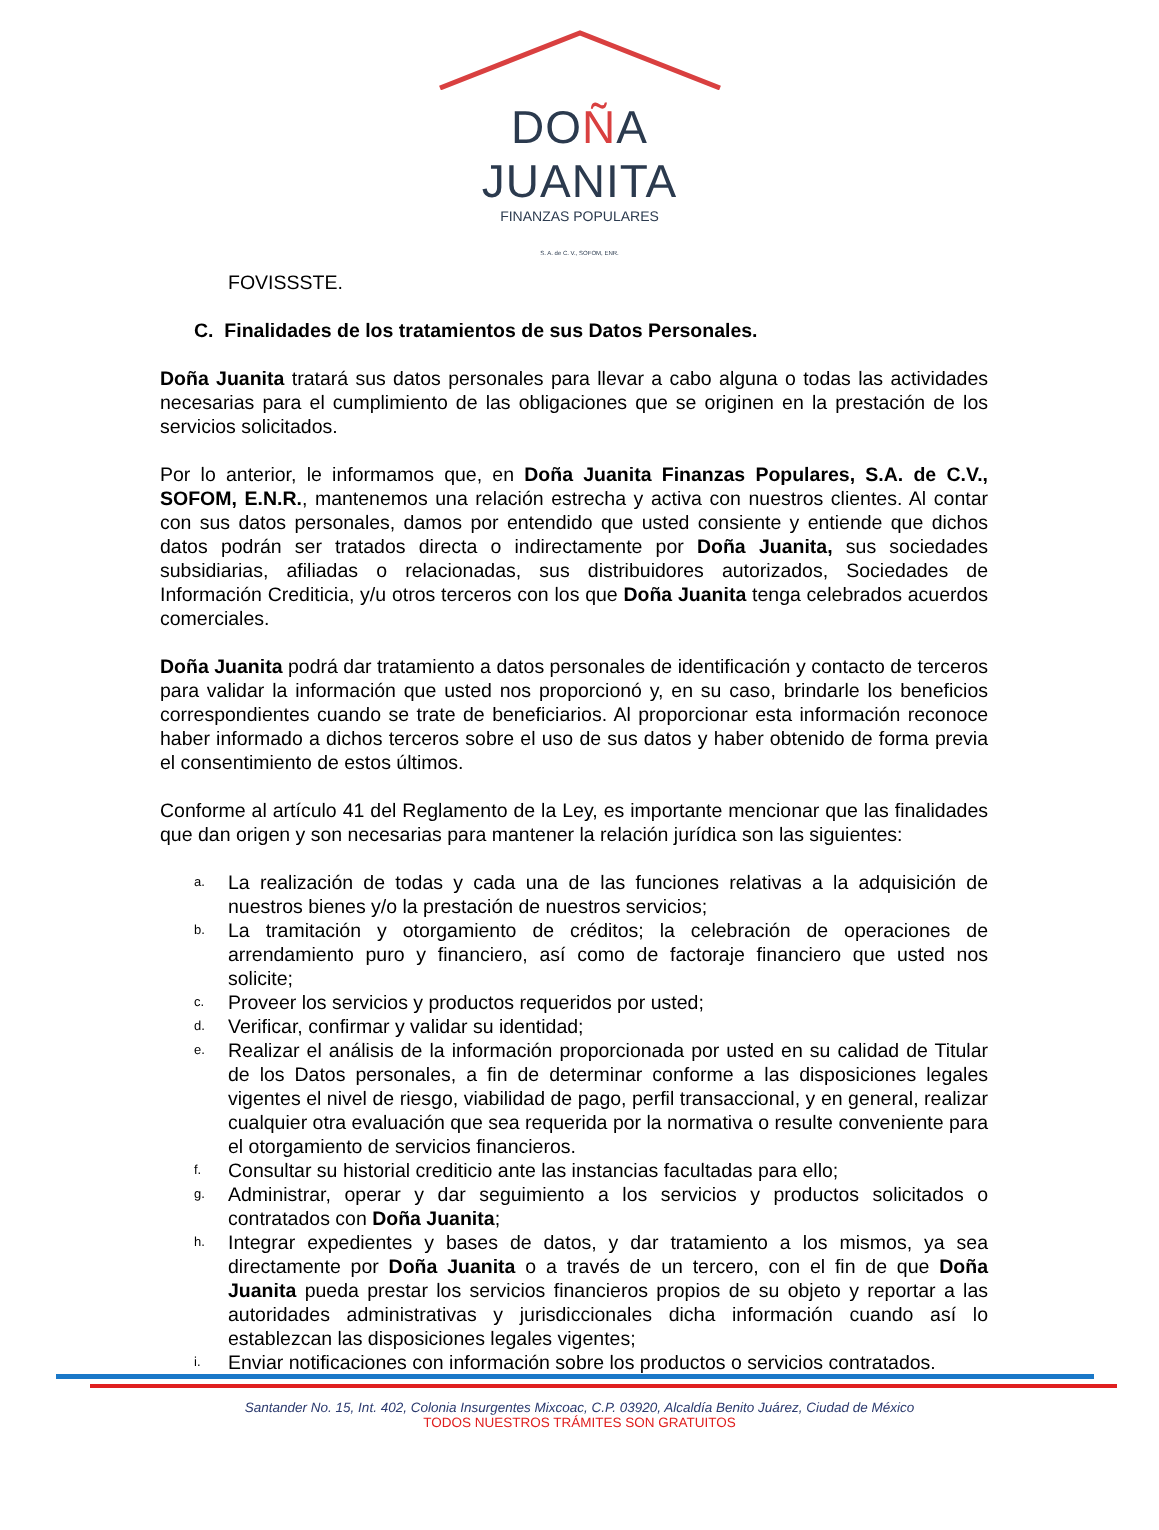DOÑA JUANITA
FINANZAS POPULARES
S. A. de C. V., SOFOM, ENR.
FOVISSSTE.
C. Finalidades de los tratamientos de sus Datos Personales.
Doña Juanita tratará sus datos personales para llevar a cabo alguna o todas las actividades necesarias para el cumplimiento de las obligaciones que se originen en la prestación de los servicios solicitados.
Por lo anterior, le informamos que, en Doña Juanita Finanzas Populares, S.A. de C.V., SOFOM, E.N.R., mantenemos una relación estrecha y activa con nuestros clientes. Al contar con sus datos personales, damos por entendido que usted consiente y entiende que dichos datos podrán ser tratados directa o indirectamente por Doña Juanita, sus sociedades subsidiarias, afiliadas o relacionadas, sus distribuidores autorizados, Sociedades de Información Crediticia, y/u otros terceros con los que Doña Juanita tenga celebrados acuerdos comerciales.
Doña Juanita podrá dar tratamiento a datos personales de identificación y contacto de terceros para validar la información que usted nos proporcionó y, en su caso, brindarle los beneficios correspondientes cuando se trate de beneficiarios. Al proporcionar esta información reconoce haber informado a dichos terceros sobre el uso de sus datos y haber obtenido de forma previa el consentimiento de estos últimos.
Conforme al artículo 41 del Reglamento de la Ley, es importante mencionar que las finalidades que dan origen y son necesarias para mantener la relación jurídica son las siguientes:
a. La realización de todas y cada una de las funciones relativas a la adquisición de nuestros bienes y/o la prestación de nuestros servicios;
b. La tramitación y otorgamiento de créditos; la celebración de operaciones de arrendamiento puro y financiero, así como de factoraje financiero que usted nos solicite;
c. Proveer los servicios y productos requeridos por usted;
d. Verificar, confirmar y validar su identidad;
e. Realizar el análisis de la información proporcionada por usted en su calidad de Titular de los Datos personales, a fin de determinar conforme a las disposiciones legales vigentes el nivel de riesgo, viabilidad de pago, perfil transaccional, y en general, realizar cualquier otra evaluación que sea requerida por la normativa o resulte conveniente para el otorgamiento de servicios financieros.
f. Consultar su historial crediticio ante las instancias facultadas para ello;
g. Administrar, operar y dar seguimiento a los servicios y productos solicitados o contratados con Doña Juanita;
h. Integrar expedientes y bases de datos, y dar tratamiento a los mismos, ya sea directamente por Doña Juanita o a través de un tercero, con el fin de que Doña Juanita pueda prestar los servicios financieros propios de su objeto y reportar a las autoridades administrativas y jurisdiccionales dicha información cuando así lo establezcan las disposiciones legales vigentes;
i. Enviar notificaciones con información sobre los productos o servicios contratados.
Santander No. 15, Int. 402, Colonia Insurgentes Mixcoac, C.P. 03920, Alcaldía Benito Juárez, Ciudad de México
TODOS NUESTROS TRÁMITES SON GRATUITOS